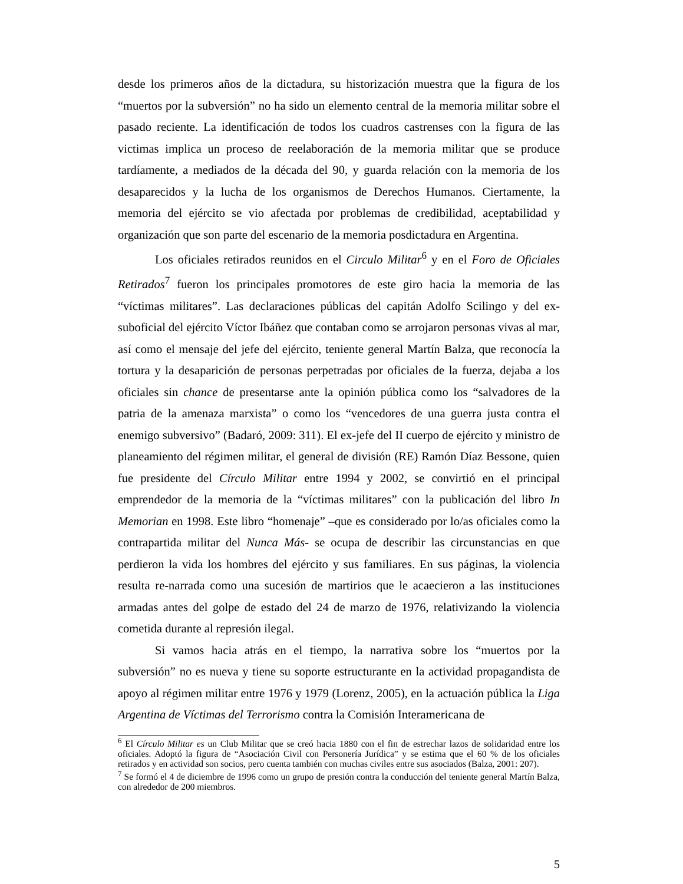desde los primeros años de la dictadura, su historización muestra que la figura de los “muertos por la subversión” no ha sido un elemento central de la memoria militar sobre el pasado reciente. La identificación de todos los cuadros castrenses con la figura de las victimas implica un proceso de reelaboración de la memoria militar que se produce tardíamente, a mediados de la década del 90, y guarda relación con la memoria de los desaparecidos y la lucha de los organismos de Derechos Humanos. Ciertamente, la memoria del ejército se vio afectada por problemas de credibilidad, aceptabilidad y organización que son parte del escenario de la memoria posdictadura en Argentina.
Los oficiales retirados reunidos en el Circulo Militar<sup>6</sup> y en el Foro de Oficiales Retirados<sup>7</sup> fueron los principales promotores de este giro hacia la memoria de las “víctimas militares”. Las declaraciones públicas del capitán Adolfo Scilingo y del ex-suboficial del ejército Víctor Ibáñez que contaban como se arrojaron personas vivas al mar, así como el mensaje del jefe del ejército, teniente general Martín Balza, que reconocía la tortura y la desaparición de personas perpetradas por oficiales de la fuerza, dejaba a los oficiales sin chance de presentarse ante la opinión pública como los “salvadores de la patria de la amenaza marxista” o como los “vencedores de una guerra justa contra el enemigo subversivo” (Badaró, 2009: 311). El ex-jefe del II cuerpo de ejército y ministro de planeamiento del régimen militar, el general de división (RE) Ramón Díaz Bessone, quien fue presidente del Círculo Militar entre 1994 y 2002, se convirtió en el principal emprendedor de la memoria de la “víctimas militares” con la publicación del libro In Memorian en 1998. Este libro “homenaje” –que es considerado por lo/as oficiales como la contrapartida militar del Nunca Más- se ocupa de describir las circunstancias en que perdieron la vida los hombres del ejército y sus familiares. En sus páginas, la violencia resulta re-narrada como una sucesión de martirios que le acaecieron a las instituciones armadas antes del golpe de estado del 24 de marzo de 1976, relativizando la violencia cometida durante al represión ilegal.
Si vamos hacia atrás en el tiempo, la narrativa sobre los “muertos por la subversión” no es nueva y tiene su soporte estructurante en la actividad propagandista de apoyo al régimen militar entre 1976 y 1979 (Lorenz, 2005), en la actuación pública la Liga Argentina de Víctimas del Terrorismo contra la Comisión Interamericana de
<sup>6</sup> El Círculo Militar es un Club Militar que se creó hacia 1880 con el fin de estrechar lazos de solidaridad entre los oficiales. Adoptó la figura de “Asociación Civil con Personería Jurídica” y se estima que el 60 % de los oficiales retirados y en actividad son socios, pero cuenta también con muchas civiles entre sus asociados (Balza, 2001: 207).
<sup>7</sup> Se formó el 4 de diciembre de 1996 como un grupo de presión contra la conducción del teniente general Martín Balza, con alrededor de 200 miembros.
5